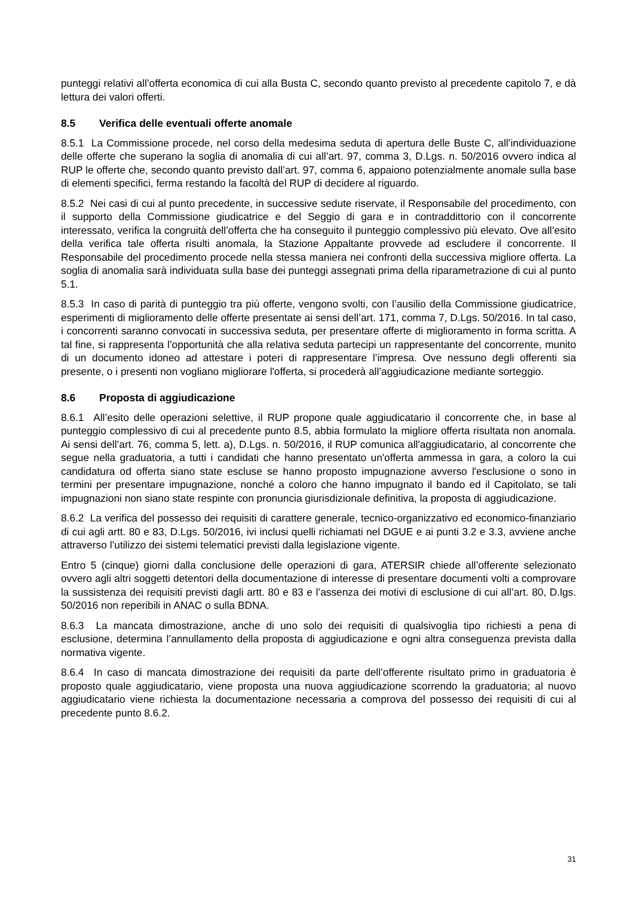punteggi relativi all’offerta economica di cui alla Busta C, secondo quanto previsto al precedente capitolo 7, e dà lettura dei valori offerti.
8.5 Verifica delle eventuali offerte anomale
8.5.1 La Commissione procede, nel corso della medesima seduta di apertura delle Buste C, all’individuazione delle offerte che superano la soglia di anomalia di cui all’art. 97, comma 3, D.Lgs. n. 50/2016 ovvero indica al RUP le offerte che, secondo quanto previsto dall’art. 97, comma 6, appaiono potenzialmente anomale sulla base di elementi specifici, ferma restando la facoltà del RUP di decidere al riguardo.
8.5.2 Nei casi di cui al punto precedente, in successive sedute riservate, il Responsabile del procedimento, con il supporto della Commissione giudicatrice e del Seggio di gara e in contraddittorio con il concorrente interessato, verifica la congruità dell’offerta che ha conseguito il punteggio complessivo più elevato. Ove all’esito della verifica tale offerta risulti anomala, la Stazione Appaltante provvede ad escludere il concorrente. Il Responsabile del procedimento procede nella stessa maniera nei confronti della successiva migliore offerta. La soglia di anomalia sarà individuata sulla base dei punteggi assegnati prima della riparametrazione di cui al punto 5.1.
8.5.3 In caso di parità di punteggio tra più offerte, vengono svolti, con l’ausilio della Commissione giudicatrice, esperimenti di miglioramento delle offerte presentate ai sensi dell’art. 171, comma 7, D.Lgs. 50/2016. In tal caso, i concorrenti saranno convocati in successiva seduta, per presentare offerte di miglioramento in forma scritta. A tal fine, si rappresenta l’opportunità che alla relativa seduta partecipi un rappresentante del concorrente, munito di un documento idoneo ad attestare i poteri di rappresentare l’impresa. Ove nessuno degli offerenti sia presente, o i presenti non vogliano migliorare l'offerta, si procederà all’aggiudicazione mediante sorteggio.
8.6 Proposta di aggiudicazione
8.6.1 All’esito delle operazioni selettive, il RUP propone quale aggiudicatario il concorrente che, in base al punteggio complessivo di cui al precedente punto 8.5, abbia formulato la migliore offerta risultata non anomala. Ai sensi dell’art. 76, comma 5, lett. a), D.Lgs. n. 50/2016, il RUP comunica all'aggiudicatario, al concorrente che segue nella graduatoria, a tutti i candidati che hanno presentato un'offerta ammessa in gara, a coloro la cui candidatura od offerta siano state escluse se hanno proposto impugnazione avverso l'esclusione o sono in termini per presentare impugnazione, nonché a coloro che hanno impugnato il bando ed il Capitolato, se tali impugnazioni non siano state respinte con pronuncia giurisdizionale definitiva, la proposta di aggiudicazione.
8.6.2 La verifica del possesso dei requisiti di carattere generale, tecnico-organizzativo ed economico-finanziario di cui agli artt. 80 e 83, D.Lgs. 50/2016, ivi inclusi quelli richiamati nel DGUE e ai punti 3.2 e 3.3, avviene anche attraverso l’utilizzo dei sistemi telematici previsti dalla legislazione vigente.
Entro 5 (cinque) giorni dalla conclusione delle operazioni di gara, ATERSIR chiede all’offerente selezionato ovvero agli altri soggetti detentori della documentazione di interesse di presentare documenti volti a comprovare la sussistenza dei requisiti previsti dagli artt. 80 e 83 e l’assenza dei motivi di esclusione di cui all’art. 80, D.lgs. 50/2016 non reperibili in ANAC o sulla BDNA.
8.6.3 La mancata dimostrazione, anche di uno solo dei requisiti di qualsivoglia tipo richiesti a pena di esclusione, determina l’annullamento della proposta di aggiudicazione e ogni altra conseguenza prevista dalla normativa vigente.
8.6.4 In caso di mancata dimostrazione dei requisiti da parte dell’offerente risultato primo in graduatoria è proposto quale aggiudicatario, viene proposta una nuova aggiudicazione scorrendo la graduatoria; al nuovo aggiudicatario viene richiesta la documentazione necessaria a comprova del possesso dei requisiti di cui al precedente punto 8.6.2.
31